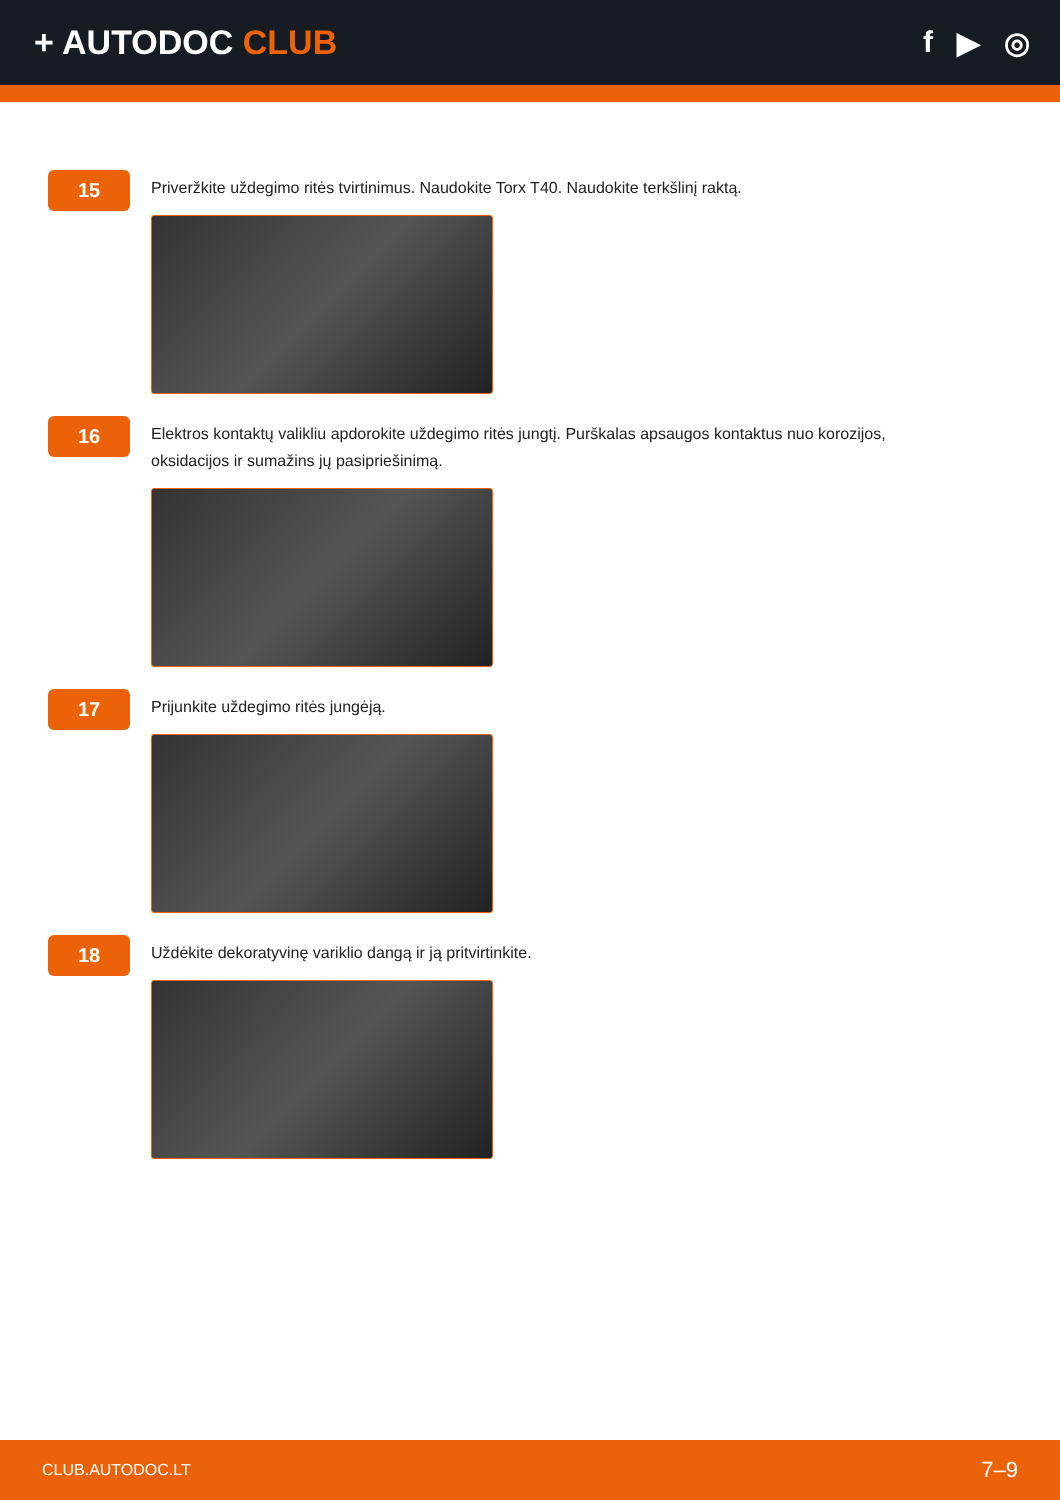+ AUTODOC CLUB f ▶ ◎
15
Priveržkite uždegimo ritės tvirtinimus. Naudokite Torx T40. Naudokite terkšlinį raktą.
16
Elektros kontaktų valikliu apdorokite uždegimo ritės jungtį. Purškalas apsaugos kontaktus nuo korozijos, oksidacijos ir sumažins jų pasipriešinimą.
17
Prijunkite uždegimo ritės jungėją.
18
Uždėkite dekoratyvinę variklio dangą ir ją pritvirtinkite.
CLUB.AUTODOC.LT 7–9